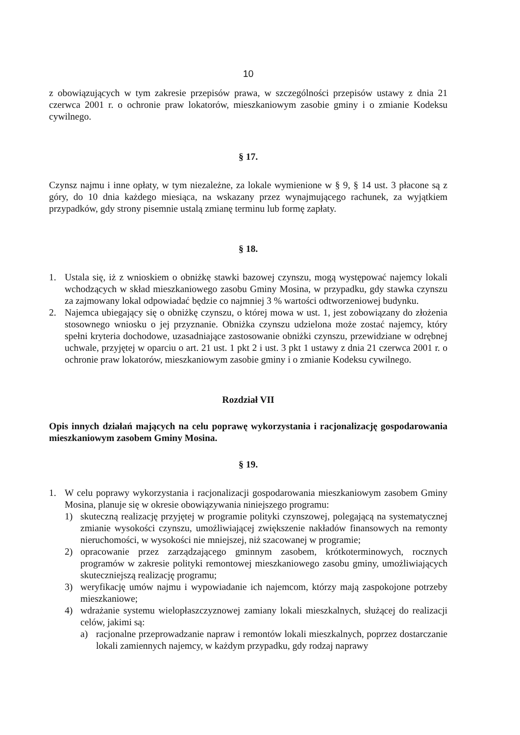10
z obowiązujących w tym zakresie przepisów prawa, w szczególności przepisów ustawy z dnia 21 czerwca 2001 r. o ochronie praw lokatorów, mieszkaniowym zasobie gminy i o zmianie Kodeksu cywilnego.
§ 17.
Czynsz najmu i inne opłaty, w tym niezależne, za lokale wymienione w § 9, § 14 ust. 3 płacone są z góry, do 10 dnia każdego miesiąca, na wskazany przez wynajmującego rachunek, za wyjątkiem przypadków, gdy strony pisemnie ustalą zmianę terminu lub formę zapłaty.
§ 18.
1. Ustala się, iż z wnioskiem o obniżkę stawki bazowej czynszu, mogą występować najemcy lokali wchodzących w skład mieszkaniowego zasobu Gminy Mosina, w przypadku, gdy stawka czynszu za zajmowany lokal odpowiadać będzie co najmniej 3 % wartości odtworzeniowej budynku.
2. Najemca ubiegający się o obniżkę czynszu, o której mowa w ust. 1, jest zobowiązany do złożenia stosownego wniosku o jej przyznanie. Obniżka czynszu udzielona może zostać najemcy, który spełni kryteria dochodowe, uzasadniające zastosowanie obniżki czynszu, przewidziane w odrębnej uchwale, przyjętej w oparciu o art. 21 ust. 1 pkt 2 i ust. 3 pkt 1 ustawy z dnia 21 czerwca 2001 r. o ochronie praw lokatorów, mieszkaniowym zasobie gminy i o zmianie Kodeksu cywilnego.
Rozdział VII
Opis innych działań mających na celu poprawę wykorzystania i racjonalizację gospodarowania mieszkaniowym zasobem Gminy Mosina.
§ 19.
1. W celu poprawy wykorzystania i racjonalizacji gospodarowania mieszkaniowym zasobem Gminy Mosina, planuje się w okresie obowiązywania niniejszego programu:
1) skuteczną realizację przyjętej w programie polityki czynszowej, polegającą na systematycznej zmianie wysokości czynszu, umożliwiającej zwiększenie nakładów finansowych na remonty nieruchomości, w wysokości nie mniejszej, niż szacowanej w programie;
2) opracowanie przez zarządzającego gminnym zasobem, krótkoterminowych, rocznych programów w zakresie polityki remontowej mieszkaniowego zasobu gminy, umożliwiających skuteczniejszą realizację programu;
3) weryfikację umów najmu i wypowiadanie ich najemcom, którzy mają zaspokojone potrzeby mieszkaniowe;
4) wdrażanie systemu wielopłaszczyznowej zamiany lokali mieszkalnych, służącej do realizacji celów, jakimi są:
a) racjonalne przeprowadzanie napraw i remontów lokali mieszkalnych, poprzez dostarczanie lokali zamiennych najemcy, w każdym przypadku, gdy rodzaj naprawy